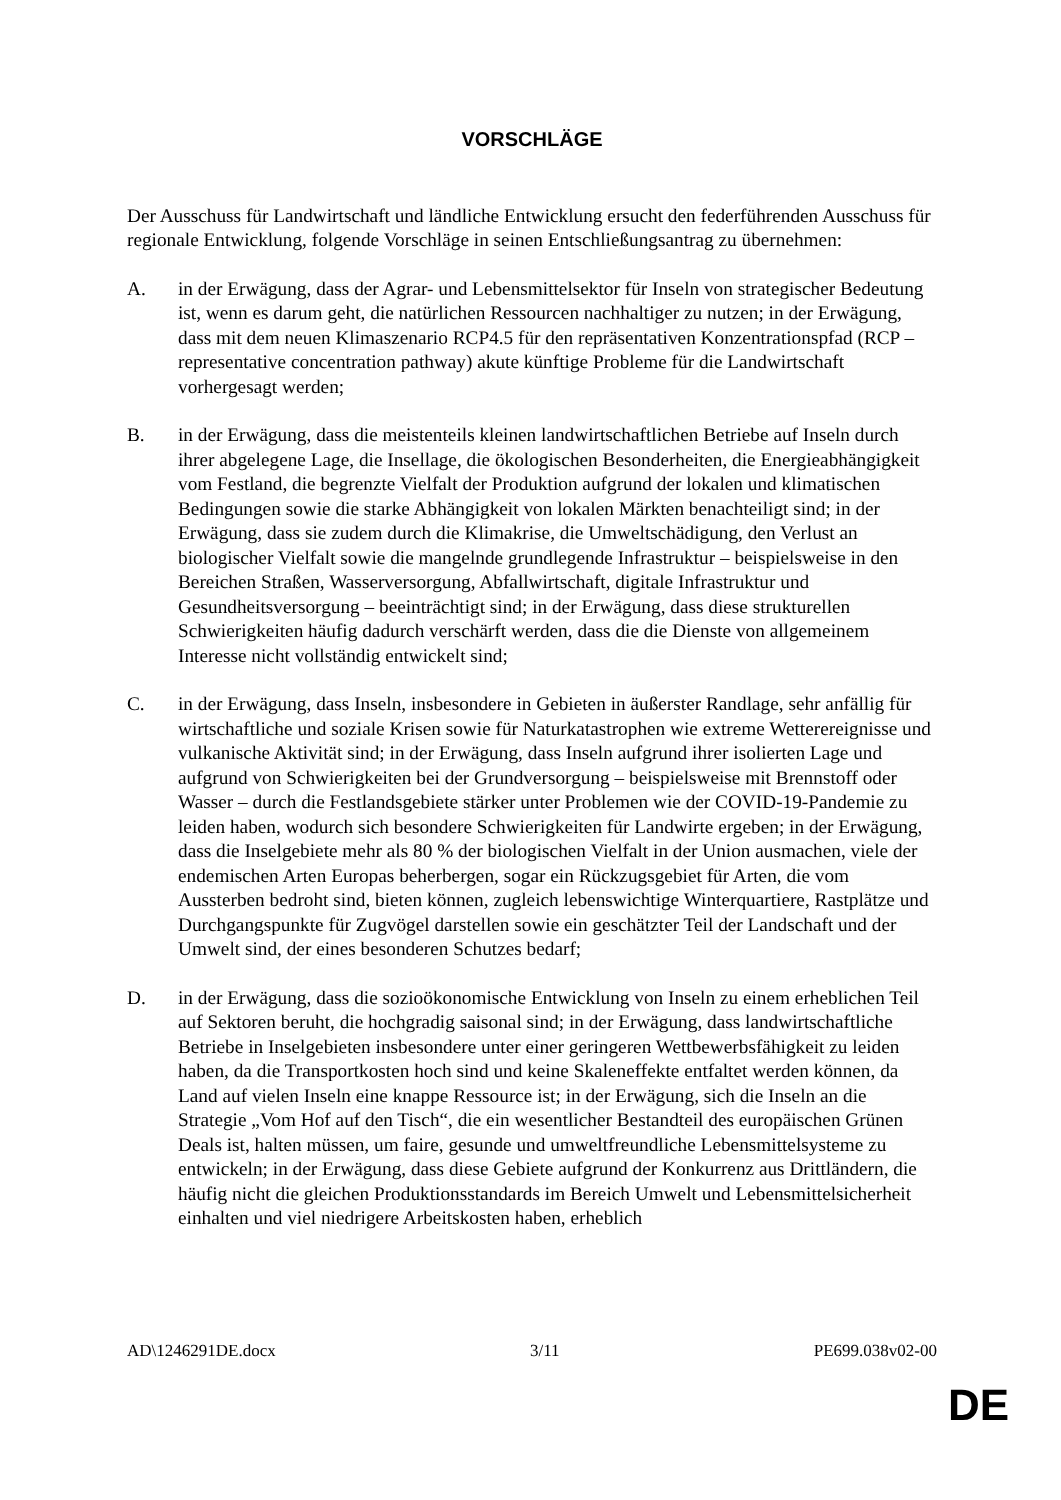VORSCHLÄGE
Der Ausschuss für Landwirtschaft und ländliche Entwicklung ersucht den federführenden Ausschuss für regionale Entwicklung, folgende Vorschläge in seinen Entschließungsantrag zu übernehmen:
A. in der Erwägung, dass der Agrar- und Lebensmittelsektor für Inseln von strategischer Bedeutung ist, wenn es darum geht, die natürlichen Ressourcen nachhaltiger zu nutzen; in der Erwägung, dass mit dem neuen Klimaszenario RCP4.5 für den repräsentativen Konzentrationspfad (RCP – representative concentration pathway) akute künftige Probleme für die Landwirtschaft vorhergesagt werden;
B. in der Erwägung, dass die meistenteils kleinen landwirtschaftlichen Betriebe auf Inseln durch ihrer abgelegene Lage, die Insellage, die ökologischen Besonderheiten, die Energieabhängigkeit vom Festland, die begrenzte Vielfalt der Produktion aufgrund der lokalen und klimatischen Bedingungen sowie die starke Abhängigkeit von lokalen Märkten benachteiligt sind; in der Erwägung, dass sie zudem durch die Klimakrise, die Umweltschädigung, den Verlust an biologischer Vielfalt sowie die mangelnde grundlegende Infrastruktur – beispielsweise in den Bereichen Straßen, Wasserversorgung, Abfallwirtschaft, digitale Infrastruktur und Gesundheitsversorgung – beeinträchtigt sind; in der Erwägung, dass diese strukturellen Schwierigkeiten häufig dadurch verschärft werden, dass die die Dienste von allgemeinem Interesse nicht vollständig entwickelt sind;
C. in der Erwägung, dass Inseln, insbesondere in Gebieten in äußerster Randlage, sehr anfällig für wirtschaftliche und soziale Krisen sowie für Naturkatastrophen wie extreme Wetterereignisse und vulkanische Aktivität sind; in der Erwägung, dass Inseln aufgrund ihrer isolierten Lage und aufgrund von Schwierigkeiten bei der Grundversorgung – beispielsweise mit Brennstoff oder Wasser – durch die Festlandsgebiete stärker unter Problemen wie der COVID-19-Pandemie zu leiden haben, wodurch sich besondere Schwierigkeiten für Landwirte ergeben; in der Erwägung, dass die Inselgebiete mehr als 80 % der biologischen Vielfalt in der Union ausmachen, viele der endemischen Arten Europas beherbergen, sogar ein Rückzugsgebiet für Arten, die vom Aussterben bedroht sind, bieten können, zugleich lebenswichtige Winterquartiere, Rastplätze und Durchgangspunkte für Zugvögel darstellen sowie ein geschätzter Teil der Landschaft und der Umwelt sind, der eines besonderen Schutzes bedarf;
D. in der Erwägung, dass die sozioökonomische Entwicklung von Inseln zu einem erheblichen Teil auf Sektoren beruht, die hochgradig saisonal sind; in der Erwägung, dass landwirtschaftliche Betriebe in Inselgebieten insbesondere unter einer geringeren Wettbewerbsfähigkeit zu leiden haben, da die Transportkosten hoch sind und keine Skaleneffekte entfaltet werden können, da Land auf vielen Inseln eine knappe Ressource ist; in der Erwägung, sich die Inseln an die Strategie „Vom Hof auf den Tisch“, die ein wesentlicher Bestandteil des europäischen Grünen Deals ist, halten müssen, um faire, gesunde und umweltfreundliche Lebensmittelsysteme zu entwickeln; in der Erwägung, dass diese Gebiete aufgrund der Konkurrenz aus Drittländern, die häufig nicht die gleichen Produktionsstandards im Bereich Umwelt und Lebensmittelsicherheit einhalten und viel niedrigere Arbeitskosten haben, erheblich
AD\1246291DE.docx 3/11 PE699.038v02-00
DE